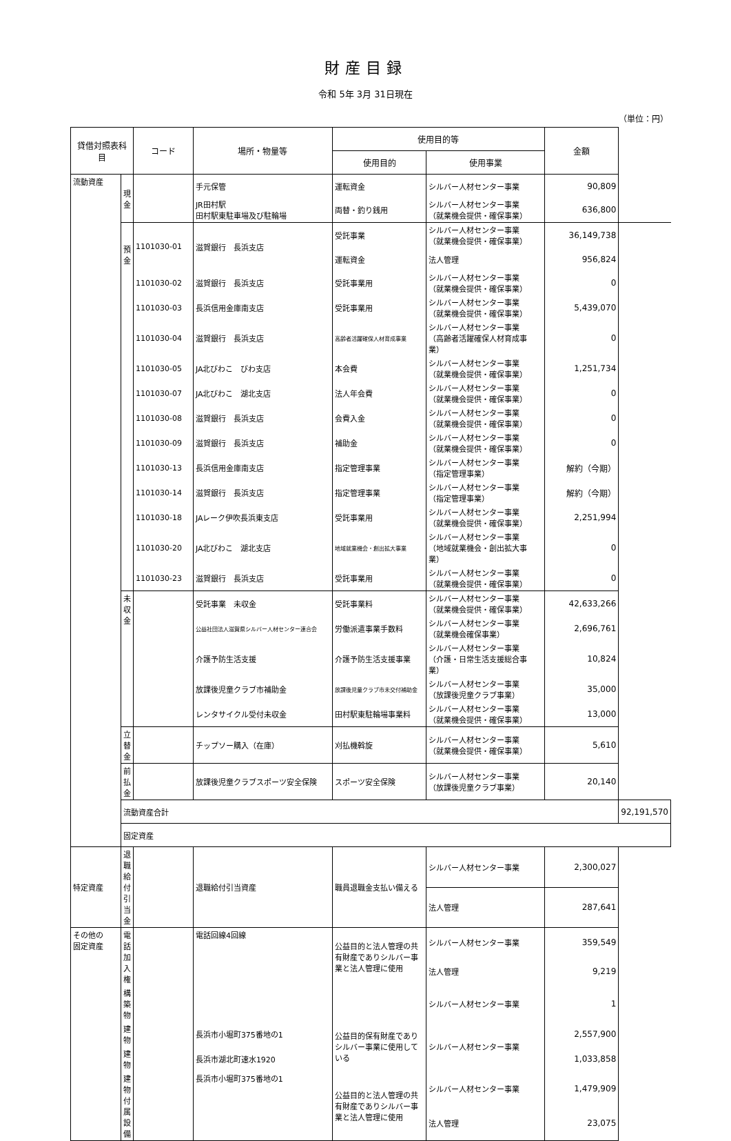財産目録
令和 5年 3月 31日現在
（単位：円）
| 貸借対照表科目 | | コード | 場所・物量等 | 使用目的等 | | 金額 | |
| --- | --- | --- | --- | --- | --- | --- | --- |
| | | | | 使用目的 | 使用事業 | | |
| 流動資産 | 現 金 | | 手元保管 | 運転資金 | シルバー人材センター事業 | 90,809 | |
| | | | JR田村駅 田村駅東駐車場及び駐輪場 | 両替・釣り銭用 | シルバー人材センター事業 （就業機会提供・確保事業） | 636,800 | |
| | 預 金 | 1101030-01 | 滋賀銀行 長浜支店 | 受託事業 | シルバー人材センター事業 （就業機会提供・確保事業） | 36,149,738 | |
| | | | | 運転資金 | 法人管理 | 956,824 | |
| | | 1101030-02 | 滋賀銀行 長浜支店 | 受託事業用 | シルバー人材センター事業 （就業機会提供・確保事業） | 0 | |
| | | 1101030-03 | 長浜信用金庫南支店 | 受託事業用 | シルバー人材センター事業 （就業機会提供・確保事業） | 5,439,070 | |
| | | 1101030-04 | 滋賀銀行 長浜支店 | 高齢者活躍確保人材育成事業 | シルバー人材センター事業 （高齢者活躍確保人材育成事業） | 0 | |
| | | 1101030-05 | JA北びわこ びわ支店 | 本会費 | シルバー人材センター事業 （就業機会提供・確保事業） | 1,251,734 | |
| | | 1101030-07 | JA北びわこ 湖北支店 | 法人年会費 | シルバー人材センター事業 （就業機会提供・確保事業） | 0 | |
| | | 1101030-08 | 滋賀銀行 長浜支店 | 会費入金 | シルバー人材センター事業 （就業機会提供・確保事業） | 0 | |
| | | 1101030-09 | 滋賀銀行 長浜支店 | 補助金 | シルバー人材センター事業 （就業機会提供・確保事業） | 0 | |
| | | 1101030-13 | 長浜信用金庫南支店 | 指定管理事業 | シルバー人材センター事業 （指定管理事業） | 解約（今期） | |
| | | 1101030-14 | 滋賀銀行 長浜支店 | 指定管理事業 | シルバー人材センター事業 （指定管理事業） | 解約（今期） | |
| | | 1101030-18 | JAレーク伊吹長浜東支店 | 受託事業用 | シルバー人材センター事業 （就業機会提供・確保事業） | 2,251,994 | |
| | | 1101030-20 | JA北びわこ 湖北支店 | 地域就業機会・創出拡大事業 | シルバー人材センター事業 （地域就業機会・創出拡大事業） | 0 | |
| | | 1101030-23 | 滋賀銀行 長浜支店 | 受託事業用 | シルバー人材センター事業 （就業機会提供・確保事業） | 0 | |
| | 未収金 | | 受託事業 未収金 | 受託事業料 | シルバー人材センター事業 （就業機会提供・確保事業） | 42,633,266 | |
| | | | 公益社団法人滋賀県シルバー人材センター連合会 | 労働派遣事業手数料 | シルバー人材センター事業 （就業機会確保事業） | 2,696,761 | |
| | | | 介護予防生活支援 | 介護予防生活支援事業 | シルバー人材センター事業 （介護・日常生活支援総合事業） | 10,824 | |
| | | | 放課後児童クラブ市補助金 | 放課後児童クラブ市未交付補助金 | シルバー人材センター事業 （放課後児童クラブ事業） | 35,000 | |
| | | | レンタサイクル受付未収金 | 田村駅東駐輪場事業料 | シルバー人材センター事業 （就業機会提供・確保事業） | 13,000 | |
| | 立替金 | | チップソー購入（在庫） | 刈払機斡旋 | シルバー人材センター事業 （就業機会提供・確保事業） | 5,610 | |
| | 前払金 | | 放課後児童クラブスポーツ安全保険 | スポーツ安全保険 | シルバー人材センター事業 （放課後児童クラブ事業） | 20,140 | |
| | 流動資産合計 | | | | | | 92,191,570 |
| | 固定資産 | | | | | | |
| 特定資産 | 退職給付引当金 | | 退職給付引当資産 | 職員退職金支払い備える | シルバー人材センター事業 | 2,300,027 | |
| | | | | | 法人管理 | 287,641 | |
| その他の 固定資産 | 電話加入権 | | 電話回線4回線 | 公益目的と法人管理の共有財産でありシルバー事業と法人管理に使用 | シルバー人材センター事業 | 359,549 | |
| | | | | | 法人管理 | 9,219 | |
| | 構築物 | | | | シルバー人材センター事業 | 1 | |
| | 建物 | | 長浜市小堀町375番地の1 | 公益目的保有財産でありシルバー事業に使用している | シルバー人材センター事業 | 2,557,900 | |
| | 建物 | | 長浜市湖北町速水1920 | | | 1,033,858 | |
| | 建物付属設備 | | 長浜市小堀町375番地の1 | 公益目的と法人管理の共有財産でありシルバー事業と法人管理に使用 | シルバー人材センター事業 | 1,479,909 | |
| | | | | | 法人管理 | 23,075 | |